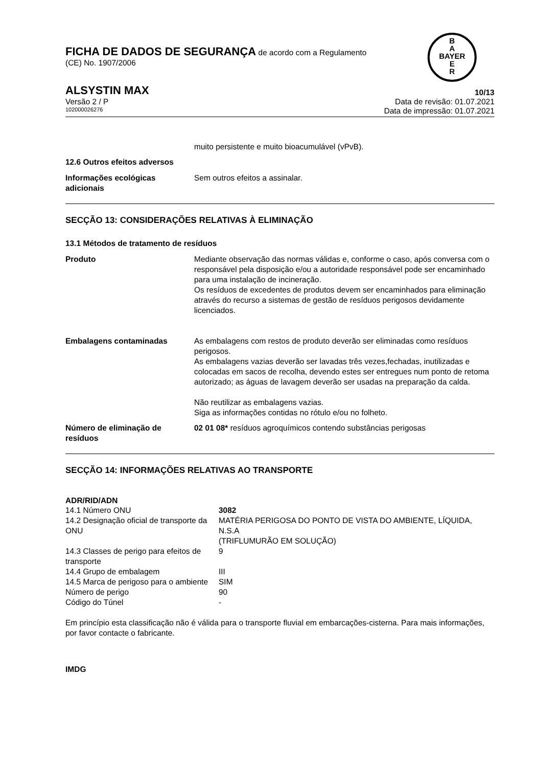B
A
BAYER
E
R
FICHA DE DADOS DE SEGURANÇA de acordo com a Regulamento
(CE) No. 1907/2006
ALSYSTIN MAX 10/13
Versão 2 / P Data de revisão: 01.07.2021
102000026276 Data de impressão: 01.07.2021
muito persistente e muito bioacumulável (vPvB).
12.6 Outros efeitos adversos
| Informações ecológicas adicionais | Sem outros efeitos a assinalar. |
SECÇÃO 13: CONSIDERAÇÕES RELATIVAS À ELIMINAÇÃO
13.1 Métodos de tratamento de resíduos
| Produto | Mediante observação das normas válidas e, conforme o caso, após conversa com o responsável pela disposição e/ou a autoridade responsável pode ser encaminhado para uma instalação de incineração. Os resíduos de excedentes de produtos devem ser encaminhados para eliminação através do recurso a sistemas de gestão de resíduos perigosos devidamente licenciados. |
| Embalagens contaminadas | As embalagens com restos de produto deverão ser eliminadas como resíduos perigosos. As embalagens vazias deverão ser lavadas três vezes,fechadas, inutilizadas e colocadas em sacos de recolha, devendo estes ser entregues num ponto de retoma autorizado; as águas de lavagem deverão ser usadas na preparação da calda. Não reutilizar as embalagens vazias. Siga as informações contidas no rótulo e/ou no folheto. |
| Número de eliminação de resíduos | 02 01 08* resíduos agroquímicos contendo substâncias perigosas |
SECÇÃO 14: INFORMAÇÕES RELATIVAS AO TRANSPORTE
ADR/RID/ADN
| 14.1 Número ONU | 3082 |
| 14.2 Designação oficial de transporte da ONU | MATÉRIA PERIGOSA DO PONTO DE VISTA DO AMBIENTE, LÍQUIDA, N.S.A (TRIFLUMURÃO EM SOLUÇÃO) |
| 14.3 Classes de perigo para efeitos de transporte | 9 |
| 14.4 Grupo de embalagem | III |
| 14.5 Marca de perigoso para o ambiente | SIM |
| Número de perigo | 90 |
| Código do Túnel | - |
Em princípio esta classificação não é válida para o transporte fluvial em embarcações-cisterna. Para mais informações, por favor contacte o fabricante.
IMDG